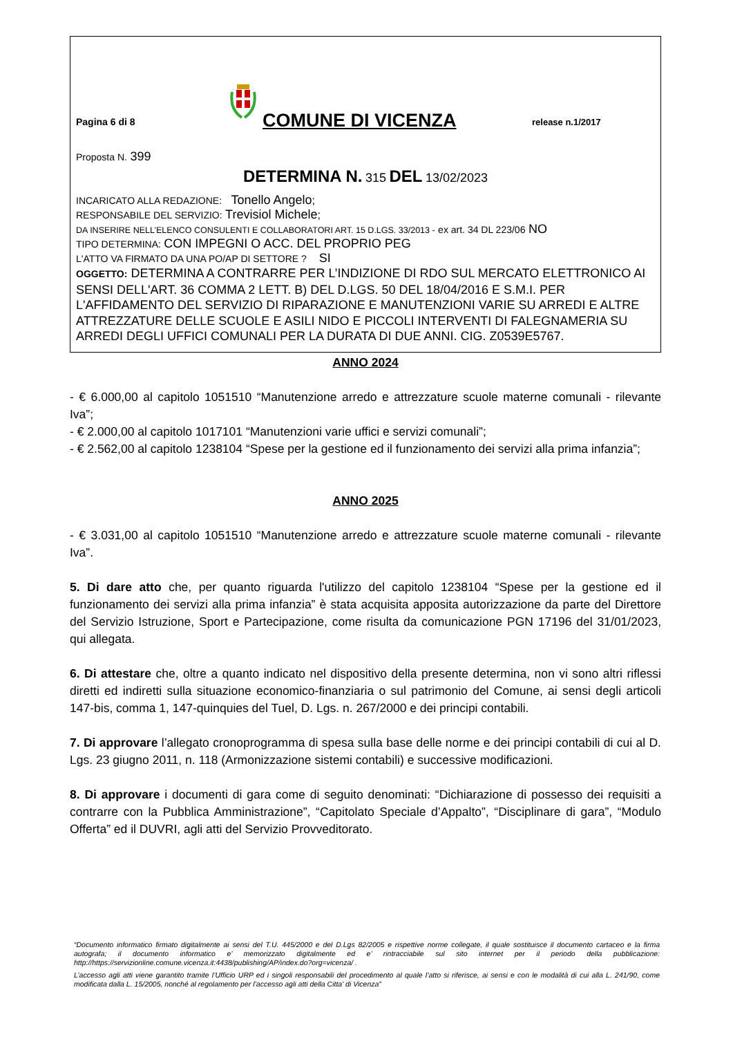Pagina 6 di 8
COMUNE DI VICENZA
release n.1/2017
Proposta N. 399
DETERMINA N. 315 DEL 13/02/2023
INCARICATO ALLA REDAZIONE: Tonello Angelo;
RESPONSABILE DEL SERVIZIO: Trevisiol Michele;
DA INSERIRE NELL’ELENCO CONSULENTI E COLLABORATORI ART. 15 D.LGS. 33/2013 - ex art. 34 DL 223/06 NO
TIPO DETERMINA: CON IMPEGNI O ACC. DEL PROPRIO PEG
L'ATTO VA FIRMATO DA UNA PO/AP DI SETTORE ? SI
OGGETTO: DETERMINA A CONTRARRE PER L’INDIZIONE DI RDO SUL MERCATO ELETTRONICO AI SENSI DELL'ART. 36 COMMA 2 LETT. B) DEL D.LGS. 50 DEL 18/04/2016 E S.M.I. PER L'AFFIDAMENTO DEL SERVIZIO DI RIPARAZIONE E MANUTENZIONI VARIE SU ARREDI E ALTRE ATTREZZATURE DELLE SCUOLE E ASILI NIDO E PICCOLI INTERVENTI DI FALEGNAMERIA SU ARREDI DEGLI UFFICI COMUNALI PER LA DURATA DI DUE ANNI. CIG. Z0539E5767.
ANNO 2024
- € 6.000,00 al capitolo 1051510 “Manutenzione arredo e attrezzature scuole materne comunali - rilevante Iva”;
- € 2.000,00 al capitolo 1017101 “Manutenzioni varie uffici e servizi comunali”;
- € 2.562,00 al capitolo 1238104 “Spese per la gestione ed il funzionamento dei servizi alla prima infanzia”;
ANNO 2025
- € 3.031,00 al capitolo 1051510 “Manutenzione arredo e attrezzature scuole materne comunali - rilevante Iva”.
5. Di dare atto che, per quanto riguarda l'utilizzo del capitolo 1238104 “Spese per la gestione ed il funzionamento dei servizi alla prima infanzia” è stata acquisita apposita autorizzazione da parte del Direttore del Servizio Istruzione, Sport e Partecipazione, come risulta da comunicazione PGN 17196 del 31/01/2023, qui allegata.
6. Di attestare che, oltre a quanto indicato nel dispositivo della presente determina, non vi sono altri riflessi diretti ed indiretti sulla situazione economico-finanziaria o sul patrimonio del Comune, ai sensi degli articoli 147-bis, comma 1, 147-quinquies del Tuel, D. Lgs. n. 267/2000 e dei principi contabili.
7. Di approvare l’allegato cronoprogramma di spesa sulla base delle norme e dei principi contabili di cui al D. Lgs. 23 giugno 2011, n. 118 (Armonizzazione sistemi contabili) e successive modificazioni.
8. Di approvare i documenti di gara come di seguito denominati: “Dichiarazione di possesso dei requisiti a contrarre con la Pubblica Amministrazione”, “Capitolato Speciale d’Appalto”, “Disciplinare di gara”, “Modulo Offerta” ed il DUVRI, agli atti del Servizio Provveditorato.
“Documento informatico firmato digitalmente ai sensi del T.U. 445/2000 e del D.Lgs 82/2005 e rispettive norme collegate, il quale sostituisce il documento cartaceo e la firma autografa; il documento informatico e’ memorizzato digitalmente ed e’ rintracciabile sul sito internet per il periodo della pubblicazione: http://https://servizionline.comune.vicenza.it:4438/publishing/AP/index.do?org=vicenza/ .
L’accesso agli atti viene garantito tramite l’Ufficio URP ed i singoli responsabili del procedimento al quale l’atto si riferisce, ai sensi e con le modalità di cui alla L. 241/90, come modificata dalla L. 15/2005, nonché al regolamento per l’accesso agli atti della Citta' di Vicenza”